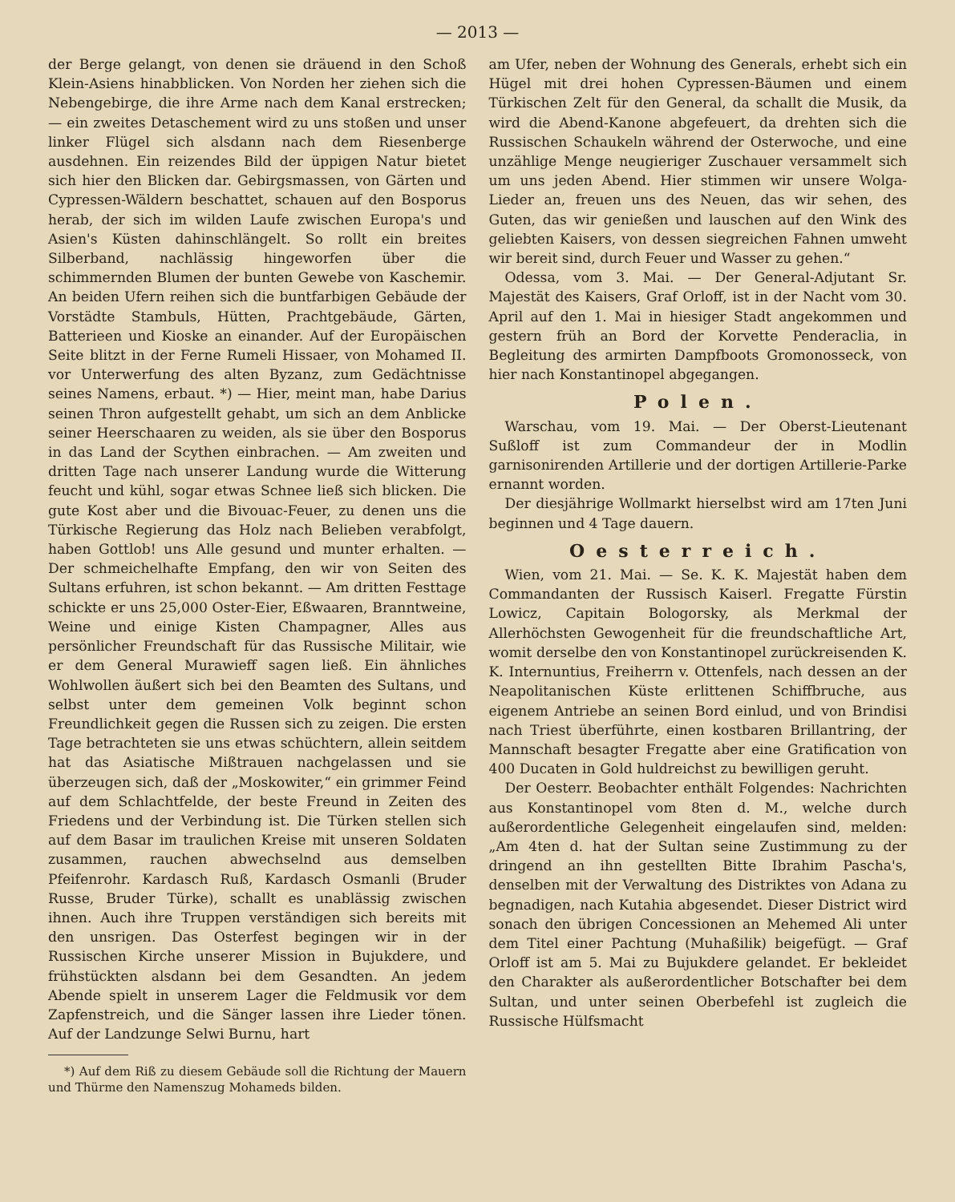— 2013 —
der Berge gelangt, von denen sie dräuend in den Schoß Klein-Asiens hinabblicken. Von Norden her ziehen sich die Nebengebirge, die ihre Arme nach dem Kanal erstrecken; — ein zweites Detaschement wird zu uns stoßen und unser linker Flügel sich alsdann nach dem Riesenberge ausdehnen. Ein reizendes Bild der üppigen Natur bietet sich hier den Blicken dar. Gebirgsmassen, von Gärten und Cypressen-Wäldern beschattet, schauen auf den Bosporus herab, der sich im wilden Laufe zwischen Europa's und Asien's Küsten dahinschlängelt. So rollt ein breites Silberband, nachlässig hingeworfen über die schimmernden Blumen der bunten Gewebe von Kaschemir. An beiden Ufern reihen sich die buntfarbigen Gebäude der Vorstädte Stambuls, Hütten, Prachtgebäude, Gärten, Batterieen und Kioske an einander. Auf der Europäischen Seite blitzt in der Ferne Rumeli Hissaer, von Mohamed II. vor Unterwerfung des alten Byzanz, zum Gedächtnisse seines Namens, erbaut. *) — Hier, meint man, habe Darius seinen Thron aufgestellt gehabt, um sich an dem Anblicke seiner Heerschaaren zu weiden, als sie über den Bosporus in das Land der Scythen einbrachen. — Am zweiten und dritten Tage nach unserer Landung wurde die Witterung feucht und kühl, sogar etwas Schnee ließ sich blicken. Die gute Kost aber und die Bivouac-Feuer, zu denen uns die Türkische Regierung das Holz nach Belieben verabfolgt, haben Gottlob! uns Alle gesund und munter erhalten. — Der schmeichelhafte Empfang, den wir von Seiten des Sultans erfuhren, ist schon bekannt. — Am dritten Festtage schickte er uns 25,000 Oster-Eier, Eßwaaren, Branntweine, Weine und einige Kisten Champagner, Alles aus persönlicher Freundschaft für das Russische Militair, wie er dem General Murawieff sagen ließ. Ein ähnliches Wohlwollen äußert sich bei den Beamten des Sultans, und selbst unter dem gemeinen Volk beginnt schon Freundlichkeit gegen die Russen sich zu zeigen. Die ersten Tage betrachteten sie uns etwas schüchtern, allein seitdem hat das Asiatische Mißtrauen nachgelassen und sie überzeugen sich, daß der „Moskowiter,“ ein grimmer Feind auf dem Schlachtfelde, der beste Freund in Zeiten des Friedens und der Verbindung ist. Die Türken stellen sich auf dem Basar im traulichen Kreise mit unseren Soldaten zusammen, rauchen abwechselnd aus demselben Pfeifenrohr. Kardasch Ruß, Kardasch Osmanli (Bruder Russe, Bruder Türke), schallt es unablässig zwischen ihnen. Auch ihre Truppen verständigen sich bereits mit den unsrigen. Das Osterfest begingen wir in der Russischen Kirche unserer Mission in Bujukdere, und frühstückten alsdann bei dem Gesandten. An jedem Abende spielt in unserem Lager die Feldmusik vor dem Zapfenstreich, und die Sänger lassen ihre Lieder tönen. Auf der Landzunge Selwi Burnu, hart
*) Auf dem Riß zu diesem Gebäude soll die Richtung der Mauern und Thürme den Namenszug Mohameds bilden.
am Ufer, neben der Wohnung des Generals, erhebt sich ein Hügel mit drei hohen Cypressen-Bäumen und einem Türkischen Zelt für den General, da schallt die Musik, da wird die Abend-Kanone abgefeuert, da drehten sich die Russischen Schaukeln während der Osterwoche, und eine unzählige Menge neugieriger Zuschauer versammelt sich um uns jeden Abend. Hier stimmen wir unsere Wolga-Lieder an, freuen uns des Neuen, das wir sehen, des Guten, das wir genießen und lauschen auf den Wink des geliebten Kaisers, von dessen siegreichen Fahnen umweht wir bereit sind, durch Feuer und Wasser zu gehen.“
Odessa, vom 3. Mai. — Der General-Adjutant Sr. Majestät des Kaisers, Graf Orloff, ist in der Nacht vom 30. April auf den 1. Mai in hiesiger Stadt angekommen und gestern früh an Bord der Korvette Penderaclia, in Begleitung des armirten Dampfboots Gromonosseck, von hier nach Konstantinopel abgegangen.
Polen.
Warschau, vom 19. Mai. — Der Oberst-Lieutenant Sußloff ist zum Commandeur der in Modlin garnisonirenden Artillerie und der dortigen Artillerie-Parke ernannt worden.
Der diesjährige Wollmarkt hierselbst wird am 17ten Juni beginnen und 4 Tage dauern.
Oesterreich.
Wien, vom 21. Mai. — Se. K. K. Majestät haben dem Commandanten der Russisch Kaiserl. Fregatte Fürstin Lowicz, Capitain Bologorsky, als Merkmal der Allerhöchsten Gewogenheit für die freundschaftliche Art, womit derselbe den von Konstantinopel zurückreisenden K. K. Internuntius, Freiherrn v. Ottenfels, nach dessen an der Neapolitanischen Küste erlittenen Schiffbruche, aus eigenem Antriebe an seinen Bord einlud, und von Brindisi nach Triest überführte, einen kostbaren Brillantring, der Mannschaft besagter Fregatte aber eine Gratification von 400 Ducaten in Gold huldreichst zu bewilligen geruht.
Der Oesterr. Beobachter enthält Folgendes: Nachrichten aus Konstantinopel vom 8ten d. M., welche durch außerordentliche Gelegenheit eingelaufen sind, melden: „Am 4ten d. hat der Sultan seine Zustimmung zu der dringend an ihn gestellten Bitte Ibrahim Pascha's, denselben mit der Verwaltung des Distriktes von Adana zu begnadigen, nach Kutahia abgesendet. Dieser District wird sonach den übrigen Concessionen an Mehemed Ali unter dem Titel einer Pachtung (Muhaßilik) beigefügt. — Graf Orloff ist am 5. Mai zu Bujukdere gelandet. Er bekleidet den Charakter als außerordentlicher Botschafter bei dem Sultan, und unter seinen Oberbefehl ist zugleich die Russische Hülfsmacht